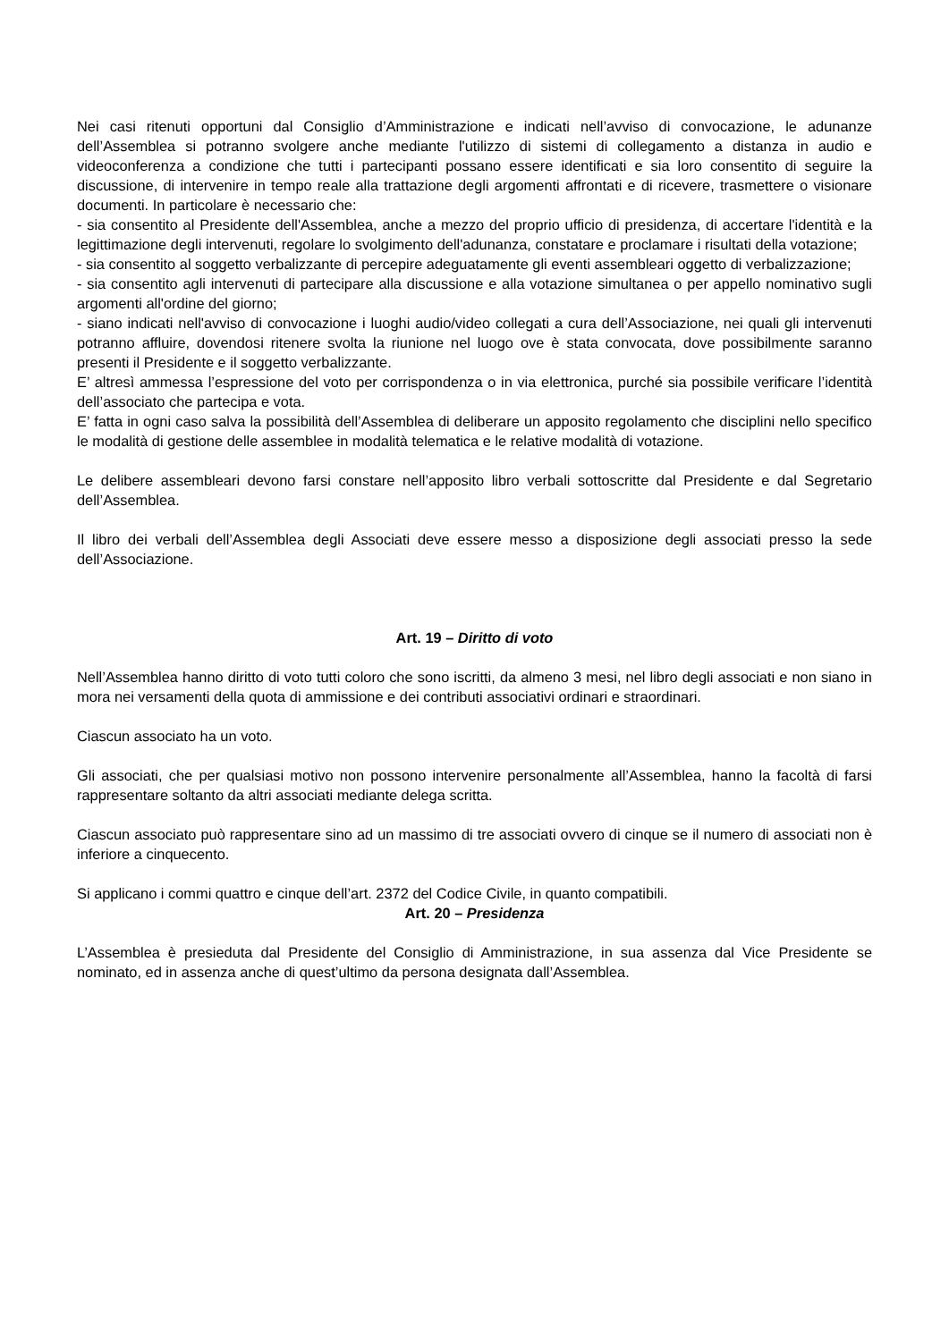Nei casi ritenuti opportuni dal Consiglio d’Amministrazione e indicati nell’avviso di convocazione, le adunanze dell’Assemblea si potranno svolgere anche mediante l'utilizzo di sistemi di collegamento a distanza in audio e videoconferenza a condizione che tutti i partecipanti possano essere identificati e sia loro consentito di seguire la discussione, di intervenire in tempo reale alla trattazione degli argomenti affrontati e di ricevere, trasmettere o visionare documenti. In particolare è necessario che:
- sia consentito al Presidente dell'Assemblea, anche a mezzo del proprio ufficio di presidenza, di accertare l'identità e la legittimazione degli intervenuti, regolare lo svolgimento dell'adunanza, constatare e proclamare i risultati della votazione;
- sia consentito al soggetto verbalizzante di percepire adeguatamente gli eventi assembleari oggetto di verbalizzazione;
- sia consentito agli intervenuti di partecipare alla discussione e alla votazione simultanea o per appello nominativo sugli argomenti all'ordine del giorno;
- siano indicati nell'avviso di convocazione i luoghi audio/video collegati a cura dell’Associazione, nei quali gli intervenuti potranno affluire, dovendosi ritenere svolta la riunione nel luogo ove è stata convocata, dove possibilmente saranno presenti il Presidente e il soggetto verbalizzante.
E’ altresì ammessa l’espressione del voto per corrispondenza o in via elettronica, purché sia possibile verificare l’identità dell’associato che partecipa e vota.
E’ fatta in ogni caso salva la possibilità dell’Assemblea di deliberare un apposito regolamento che disciplini nello specifico le modalità di gestione delle assemblee in modalità telematica e le relative modalità di votazione.
Le delibere assembleari devono farsi constare nell’apposito libro verbali sottoscritte dal Presidente e dal Segretario dell’Assemblea.
Il libro dei verbali dell’Assemblea degli Associati deve essere messo a disposizione degli associati presso la sede dell’Associazione.
Art. 19 – Diritto di voto
Nell’Assemblea hanno diritto di voto tutti coloro che sono iscritti, da almeno 3 mesi, nel libro degli associati e non siano in mora nei versamenti della quota di ammissione e dei contributi associativi ordinari e straordinari.
Ciascun associato ha un voto.
Gli associati, che per qualsiasi motivo non possono intervenire personalmente all’Assemblea, hanno la facoltà di farsi rappresentare soltanto da altri associati mediante delega scritta.
Ciascun associato può rappresentare sino ad un massimo di tre associati ovvero di cinque se il numero di associati non è inferiore a cinquecento.
Si applicano i commi quattro e cinque dell’art. 2372 del Codice Civile, in quanto compatibili.
Art. 20 – Presidenza
L’Assemblea è presieduta dal Presidente del Consiglio di Amministrazione, in sua assenza dal Vice Presidente se nominato, ed in assenza anche di quest’ultimo da persona designata dall’Assemblea.